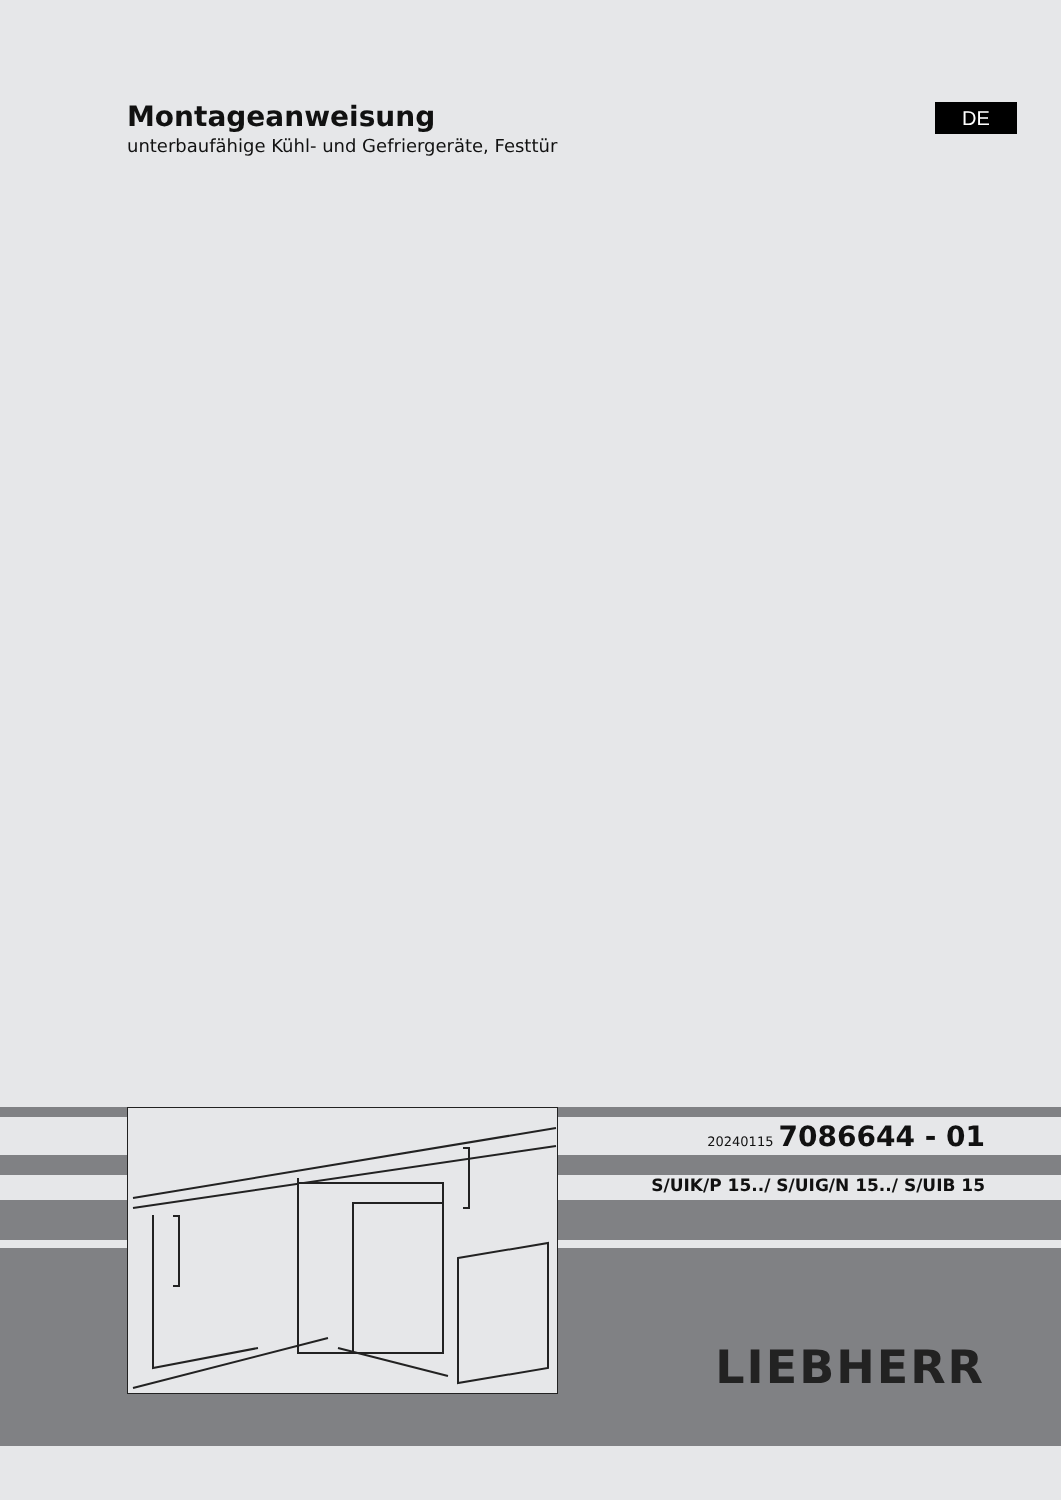Montageanweisung
unterbaufähige Kühl- und Gefriergeräte, Festtür
DE
20240115 7086644 - 01
S/UIK/P 15../ S/UIG/N 15../ S/UIB 15
LIEBHERR